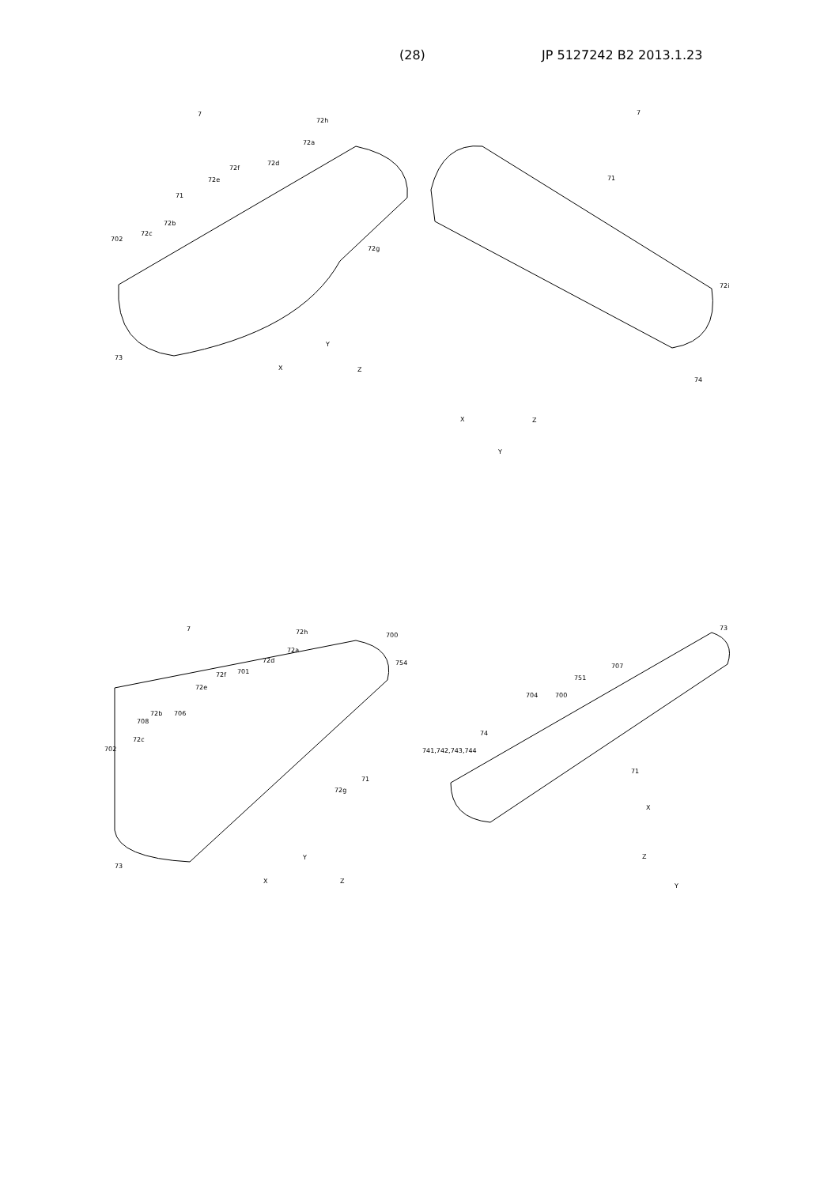(28) JP 5127242 B2 2013.1.23
7
72h
72a
72d
72f
72e
71
72b
72c
702
72g
73
Y
X
Z
7
71
72i
74
Y
X
Z
7
72h
700
72a
754
72d
701
72f
72e
72b
706
708
72c
702
72g
71
73
Y
X
Z
73
707
751
704
700
74
741,742,743,744
71
X
Z
Y